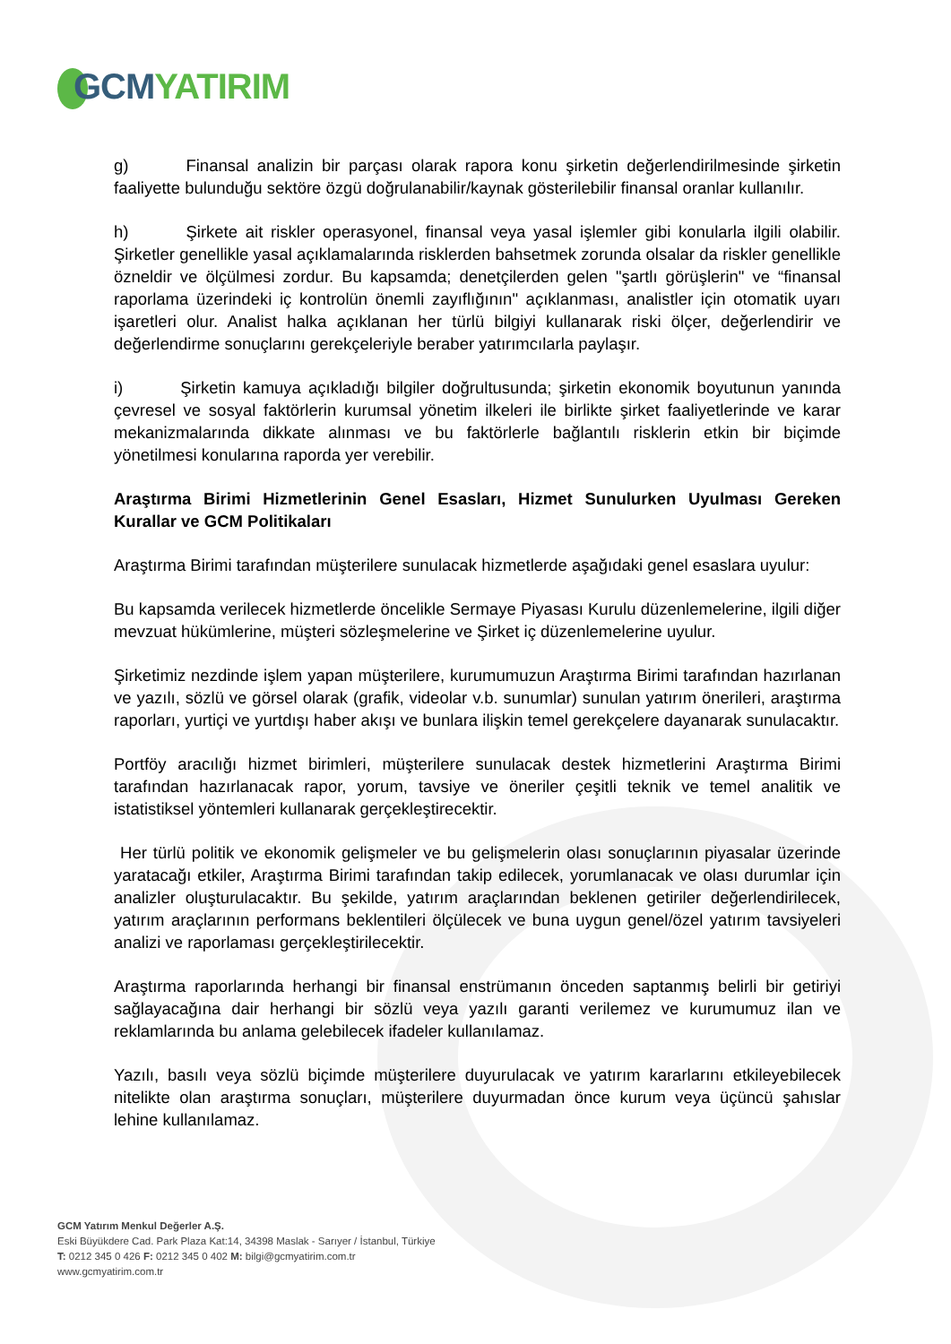GCM YATIRIM
g) Finansal analizin bir parçası olarak rapora konu şirketin değerlendirilmesinde şirketin faaliyette bulunduğu sektöre özgü doğrulanabilir/kaynak gösterilebilir finansal oranlar kullanılır.
h) Şirkete ait riskler operasyonel, finansal veya yasal işlemler gibi konularla ilgili olabilir. Şirketler genellikle yasal açıklamalarında risklerden bahsetmek zorunda olsalar da riskler genellikle özneldir ve ölçülmesi zordur. Bu kapsamda; denetçilerden gelen "şartlı görüşlerin" ve “finansal raporlama üzerindeki iç kontrolün önemli zayıflığının" açıklanması, analistler için otomatik uyarı işaretleri olur. Analist halka açıklanan her türlü bilgiyi kullanarak riski ölçer, değerlendirir ve değerlendirme sonuçlarını gerekçeleriyle beraber yatırımcılarla paylaşır.
i) Şirketin kamuya açıkladığı bilgiler doğrultusunda; şirketin ekonomik boyutunun yanında çevresel ve sosyal faktörlerin kurumsal yönetim ilkeleri ile birlikte şirket faaliyetlerinde ve karar mekanizmalarında dikkate alınması ve bu faktörlerle bağlantılı risklerin etkin bir biçimde yönetilmesi konularına raporda yer verebilir.
Araştırma Birimi Hizmetlerinin Genel Esasları, Hizmet Sunulurken Uyulması Gereken Kurallar ve GCM Politikaları
Araştırma Birimi tarafından müşterilere sunulacak hizmetlerde aşağıdaki genel esaslara uyulur:
Bu kapsamda verilecek hizmetlerde öncelikle Sermaye Piyasası Kurulu düzenlemelerine, ilgili diğer mevzuat hükümlerine, müşteri sözleşmelerine ve Şirket iç düzenlemelerine uyulur.
Şirketimiz nezdinde işlem yapan müşterilere, kurumumuzun Araştırma Birimi tarafından hazırlanan ve yazılı, sözlü ve görsel olarak (grafik, videolar v.b. sunumlar) sunulan yatırım önerileri, araştırma raporları, yurtiçi ve yurtdışı haber akışı ve bunlara ilişkin temel gerekçelere dayanarak sunulacaktır.
Portföy aracılığı hizmet birimleri, müşterilere sunulacak destek hizmetlerini Araştırma Birimi tarafından hazırlanacak rapor, yorum, tavsiye ve öneriler çeşitli teknik ve temel analitik ve istatistiksel yöntemleri kullanarak gerçekleştirecektir.
Her türlü politik ve ekonomik gelişmeler ve bu gelişmelerin olası sonuçlarının piyasalar üzerinde yaratacağı etkiler, Araştırma Birimi tarafından takip edilecek, yorumlanacak ve olası durumlar için analizler oluşturulacaktır. Bu şekilde, yatırım araçlarından beklenen getiriler değerlendirilecek, yatırım araçlarının performans beklentileri ölçülecek ve buna uygun genel/özel yatırım tavsiyeleri analizi ve raporlaması gerçekleştirilecektir.
Araştırma raporlarında herhangi bir finansal enstrümanın önceden saptanmış belirli bir getiriyi sağlayacağına dair herhangi bir sözlü veya yazılı garanti verilemez ve kurumumuz ilan ve reklamlarında bu anlama gelebilecek ifadeler kullanılamaz.
Yazılı, basılı veya sözlü biçimde müşterilere duyurulacak ve yatırım kararlarını etkileyebilecek nitelikte olan araştırma sonuçları, müşterilere duyurmadan önce kurum veya üçüncü şahıslar lehine kullanılamaz.
GCM Yatırım Menkul Değerler A.Ş.
Eski Büyükdere Cad. Park Plaza Kat:14, 34398 Maslak - Sarıyer / İstanbul, Türkiye
T: 0212 345 0 426 F: 0212 345 0 402 M: bilgi@gcmyatirim.com.tr
www.gcmyatirim.com.tr